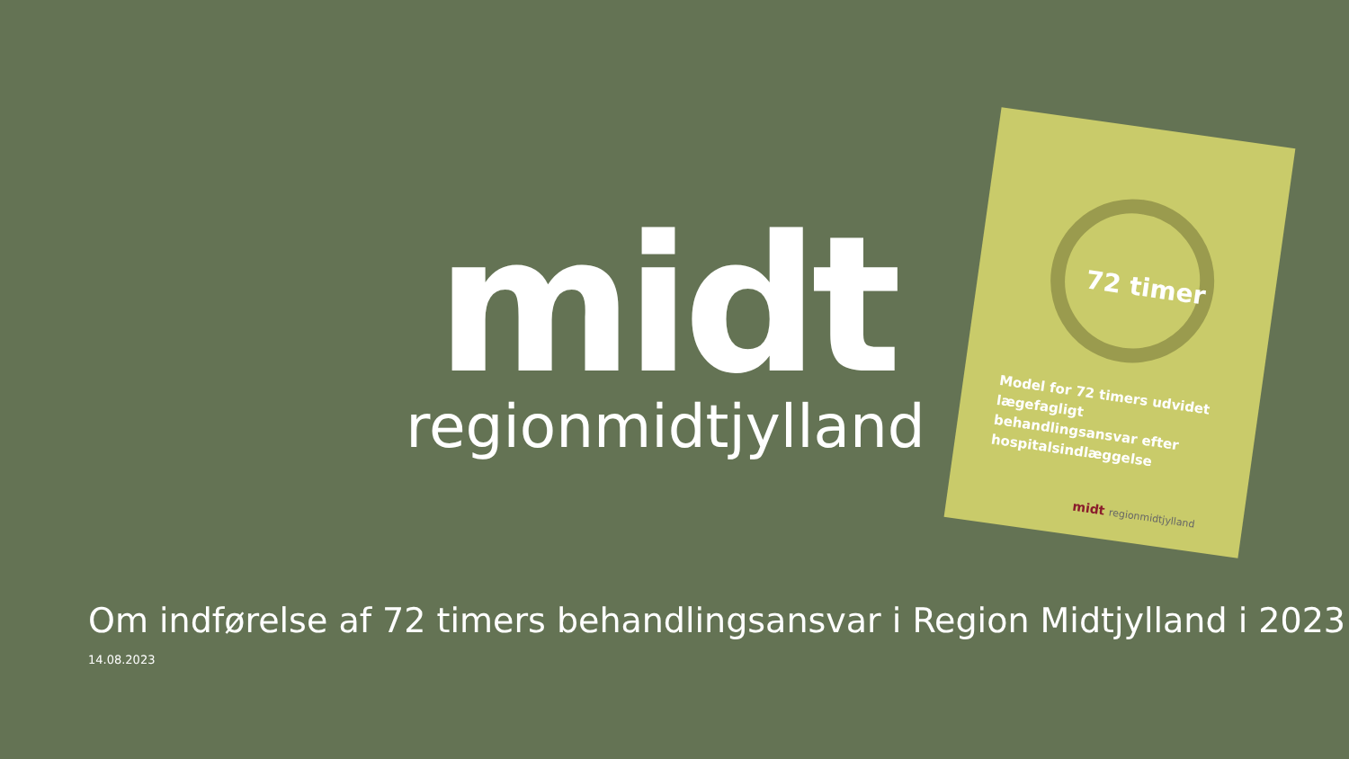midt
regionmidtjylland
72 timer
Model for 72 timers udvidet lægefagligt behandlingsansvar efter hospitalsindlæggelse
midt regionmidtjylland
Om indførelse af 72 timers behandlingsansvar i Region Midtjylland i 2023
14.08.2023